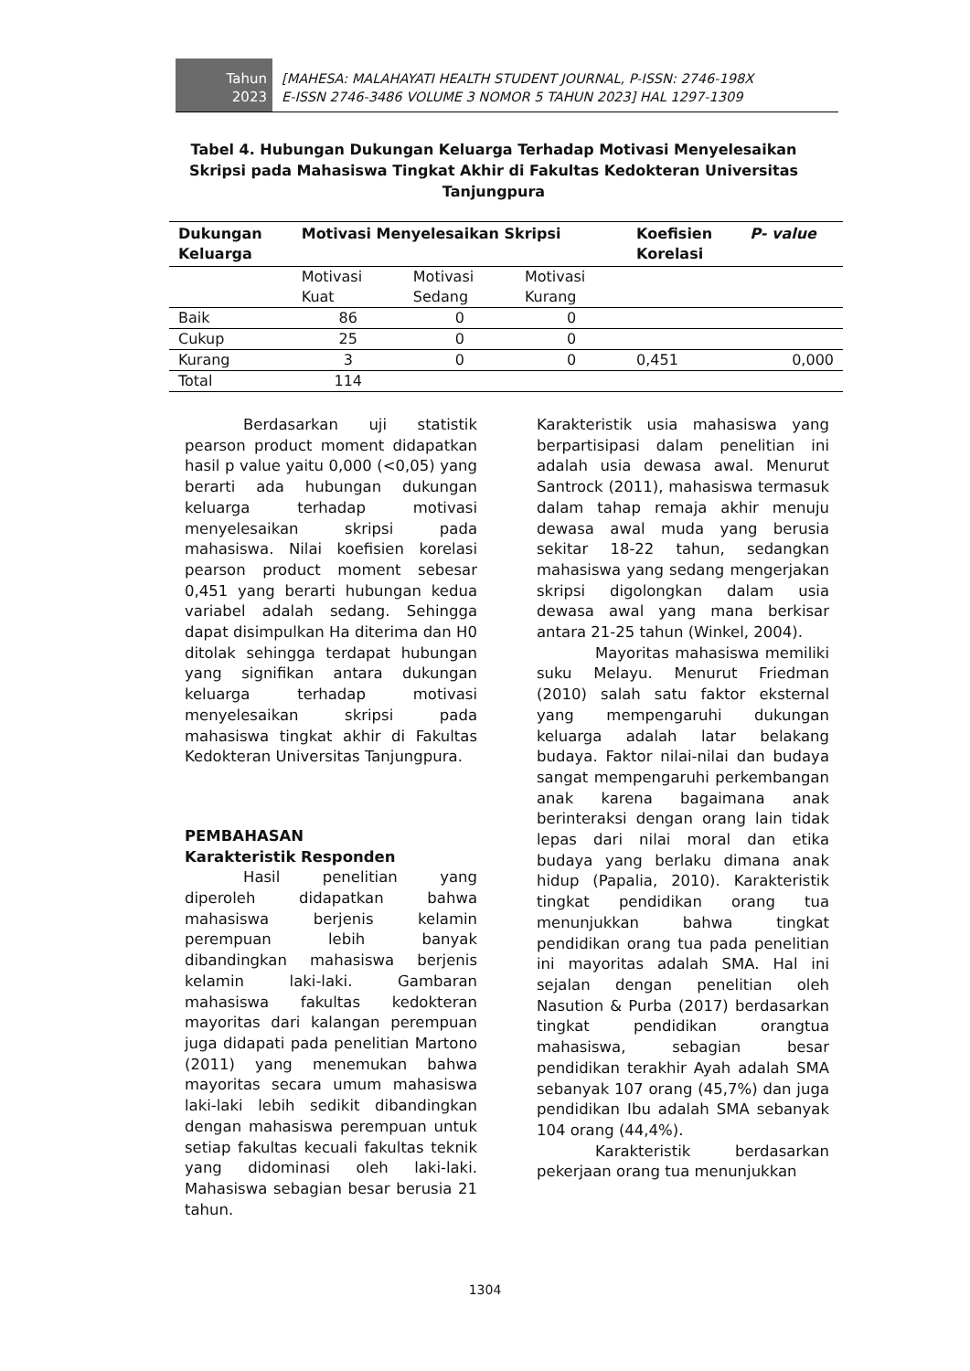Tahun
2023
[MAHESA: MALAHAYATI HEALTH STUDENT JOURNAL, P-ISSN: 2746-198X
E-ISSN 2746-3486 VOLUME 3 NOMOR 5 TAHUN 2023] HAL 1297-1309
Tabel 4. Hubungan Dukungan Keluarga Terhadap Motivasi Menyelesaikan Skripsi pada Mahasiswa Tingkat Akhir di Fakultas Kedokteran Universitas Tanjungpura
| Dukungan Keluarga | Motivasi Menyelesaikan Skripsi | | | Koefisien Korelasi | P- value |
| --- | --- | --- | --- | --- | --- |
| | Motivasi Kuat | Motivasi Sedang | Motivasi Kurang | | |
| Baik | 86 | 0 | 0 | | |
| Cukup | 25 | 0 | 0 | | |
| Kurang | 3 | 0 | 0 | 0,451 | 0,000 |
| Total | 114 | | | | |
Berdasarkan uji statistik pearson product moment didapatkan hasil p value yaitu 0,000 (<0,05) yang berarti ada hubungan dukungan keluarga terhadap motivasi menyelesaikan skripsi pada mahasiswa. Nilai koefisien korelasi pearson product moment sebesar 0,451 yang berarti hubungan kedua variabel adalah sedang. Sehingga dapat disimpulkan Ha diterima dan H0 ditolak sehingga terdapat hubungan yang signifikan antara dukungan keluarga terhadap motivasi menyelesaikan skripsi pada mahasiswa tingkat akhir di Fakultas Kedokteran Universitas Tanjungpura.
PEMBAHASAN
Karakteristik Responden
Hasil penelitian yang diperoleh didapatkan bahwa mahasiswa berjenis kelamin perempuan lebih banyak dibandingkan mahasiswa berjenis kelamin laki-laki. Gambaran mahasiswa fakultas kedokteran mayoritas dari kalangan perempuan juga didapati pada penelitian Martono (2011) yang menemukan bahwa mayoritas secara umum mahasiswa laki-laki lebih sedikit dibandingkan dengan mahasiswa perempuan untuk setiap fakultas kecuali fakultas teknik yang didominasi oleh laki-laki. Mahasiswa sebagian besar berusia 21 tahun.
Karakteristik usia mahasiswa yang berpartisipasi dalam penelitian ini adalah usia dewasa awal. Menurut Santrock (2011), mahasiswa termasuk dalam tahap remaja akhir menuju dewasa awal muda yang berusia sekitar 18-22 tahun, sedangkan mahasiswa yang sedang mengerjakan skripsi digolongkan dalam usia dewasa awal yang mana berkisar antara 21-25 tahun (Winkel, 2004).
Mayoritas mahasiswa memiliki suku Melayu. Menurut Friedman (2010) salah satu faktor eksternal yang mempengaruhi dukungan keluarga adalah latar belakang budaya. Faktor nilai-nilai dan budaya sangat mempengaruhi perkembangan anak karena bagaimana anak berinteraksi dengan orang lain tidak lepas dari nilai moral dan etika budaya yang berlaku dimana anak hidup (Papalia, 2010). Karakteristik tingkat pendidikan orang tua menunjukkan bahwa tingkat pendidikan orang tua pada penelitian ini mayoritas adalah SMA. Hal ini sejalan dengan penelitian oleh Nasution & Purba (2017) berdasarkan tingkat pendidikan orangtua mahasiswa, sebagian besar pendidikan terakhir Ayah adalah SMA sebanyak 107 orang (45,7%) dan juga pendidikan Ibu adalah SMA sebanyak 104 orang (44,4%).
Karakteristik berdasarkan pekerjaan orang tua menunjukkan
1304